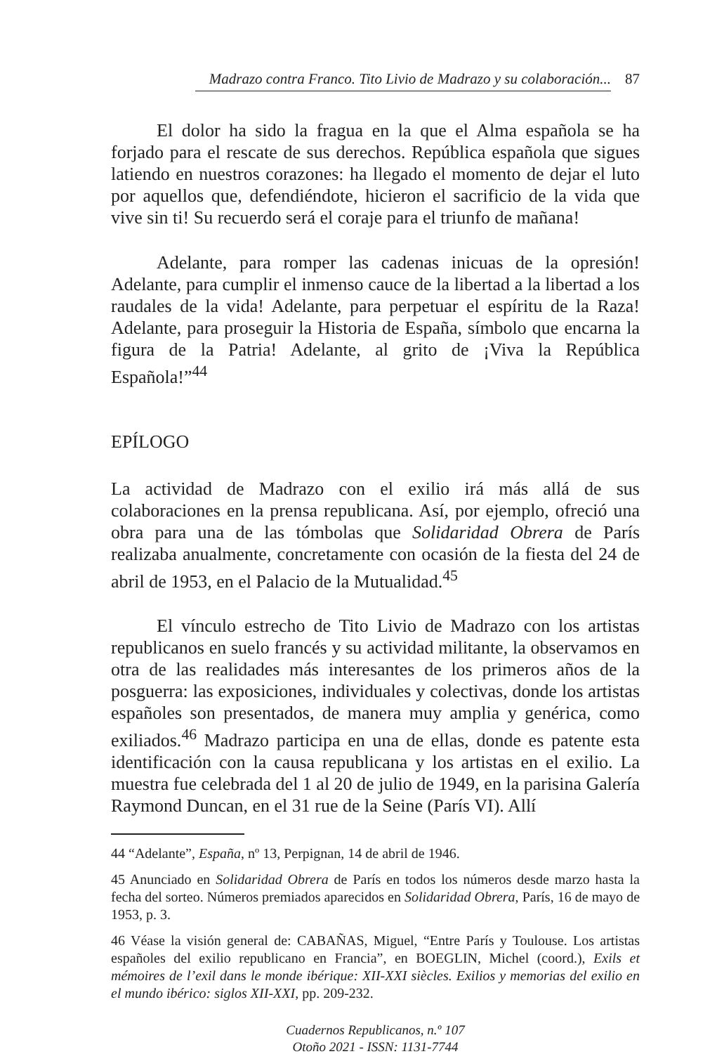Madrazo contra Franco. Tito Livio de Madrazo y su colaboración... 87
El dolor ha sido la fragua en la que el Alma española se ha forjado para el rescate de sus derechos. República española que sigues latiendo en nuestros corazones: ha llegado el momento de dejar el luto por aquellos que, defendiéndote, hicieron el sacrificio de la vida que vive sin ti! Su recuerdo será el coraje para el triunfo de mañana!
Adelante, para romper las cadenas inicuas de la opresión! Adelante, para cumplir el inmenso cauce de la libertad a la libertad a los raudales de la vida! Adelante, para perpetuar el espíritu de la Raza! Adelante, para proseguir la Historia de España, símbolo que encarna la figura de la Patria! Adelante, al grito de ¡Viva la República Española!”<sup>44</sup>
EPÍLOGO
La actividad de Madrazo con el exilio irá más allá de sus colaboraciones en la prensa republicana. Así, por ejemplo, ofreció una obra para una de las tómbolas que Solidaridad Obrera de París realizaba anualmente, concretamente con ocasión de la fiesta del 24 de abril de 1953, en el Palacio de la Mutualidad.<sup>45</sup>
El vínculo estrecho de Tito Livio de Madrazo con los artistas republicanos en suelo francés y su actividad militante, la observamos en otra de las realidades más interesantes de los primeros años de la posguerra: las exposiciones, individuales y colectivas, donde los artistas españoles son presentados, de manera muy amplia y genérica, como exiliados.<sup>46</sup> Madrazo participa en una de ellas, donde es patente esta identificación con la causa republicana y los artistas en el exilio. La muestra fue celebrada del 1 al 20 de julio de 1949, en la parisina Galería Raymond Duncan, en el 31 rue de la Seine (París VI). Allí
44 “Adelante”, España, nº 13, Perpignan, 14 de abril de 1946.
45 Anunciado en Solidaridad Obrera de París en todos los números desde marzo hasta la fecha del sorteo. Números premiados aparecidos en Solidaridad Obrera, París, 16 de mayo de 1953, p. 3.
46 Véase la visión general de: CABAÑAS, Miguel, “Entre París y Toulouse. Los artistas españoles del exilio republicano en Francia”, en BOEGLIN, Michel (coord.), Exils et mémoires de l’exil dans le monde ibérique: XII-XXI siècles. Exilios y memorias del exilio en el mundo ibérico: siglos XII-XXI, pp. 209-232.
Cuadernos Republicanos, n.º 107
Otoño 2021 - ISSN: 1131-7744